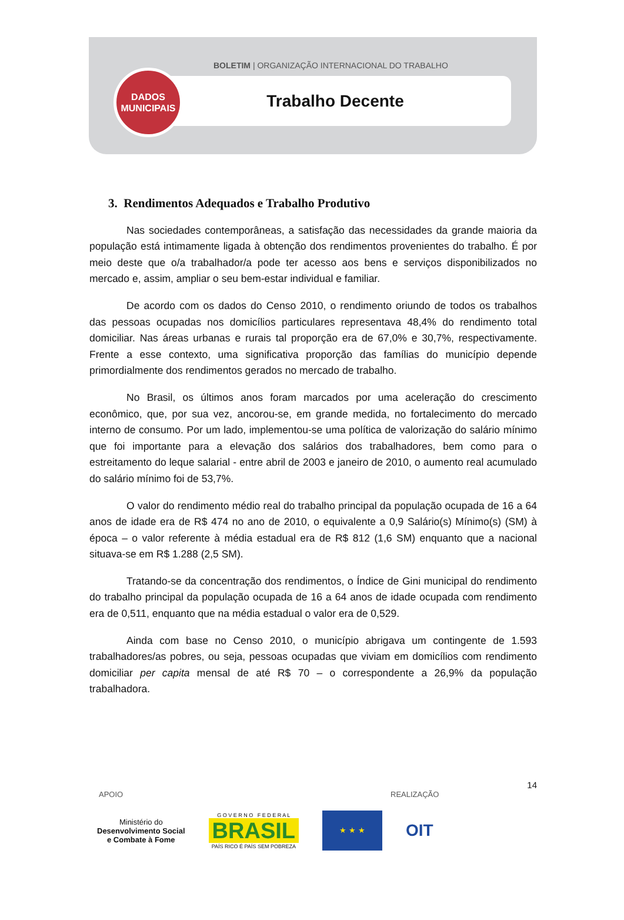BOLETIM | ORGANIZAÇÃO INTERNACIONAL DO TRABALHO
Trabalho Decente
DADOS
MUNICIPAIS
3. Rendimentos Adequados e Trabalho Produtivo
Nas sociedades contemporâneas, a satisfação das necessidades da grande maioria da população está intimamente ligada à obtenção dos rendimentos provenientes do trabalho. É por meio deste que o/a trabalhador/a pode ter acesso aos bens e serviços disponibilizados no mercado e, assim, ampliar o seu bem-estar individual e familiar.
De acordo com os dados do Censo 2010, o rendimento oriundo de todos os trabalhos das pessoas ocupadas nos domicílios particulares representava 48,4% do rendimento total domiciliar. Nas áreas urbanas e rurais tal proporção era de 67,0% e 30,7%, respectivamente. Frente a esse contexto, uma significativa proporção das famílias do município depende primordialmente dos rendimentos gerados no mercado de trabalho.
No Brasil, os últimos anos foram marcados por uma aceleração do crescimento econômico, que, por sua vez, ancorou-se, em grande medida, no fortalecimento do mercado interno de consumo. Por um lado, implementou-se uma política de valorização do salário mínimo que foi importante para a elevação dos salários dos trabalhadores, bem como para o estreitamento do leque salarial - entre abril de 2003 e janeiro de 2010, o aumento real acumulado do salário mínimo foi de 53,7%.
O valor do rendimento médio real do trabalho principal da população ocupada de 16 a 64 anos de idade era de R$ 474 no ano de 2010, o equivalente a 0,9 Salário(s) Mínimo(s) (SM) à época – o valor referente à média estadual era de R$ 812 (1,6 SM) enquanto que a nacional situava-se em R$ 1.288 (2,5 SM).
Tratando-se da concentração dos rendimentos, o Índice de Gini municipal do rendimento do trabalho principal da população ocupada de 16 a 64 anos de idade ocupada com rendimento era de 0,511, enquanto que na média estadual o valor era de 0,529.
Ainda com base no Censo 2010, o município abrigava um contingente de 1.593 trabalhadores/as pobres, ou seja, pessoas ocupadas que viviam em domicílios com rendimento domiciliar per capita mensal de até R$ 70 – o correspondente a 26,9% da população trabalhadora.
14
APOIO REALIZAÇÃO
Ministério do
Desenvolvimento Social
e Combate à Fome
G O V E R N O F E D E R A L
BRASIL
PAÍS RICO É PAÍS SEM POBREZA
★ ★ ★
OIT